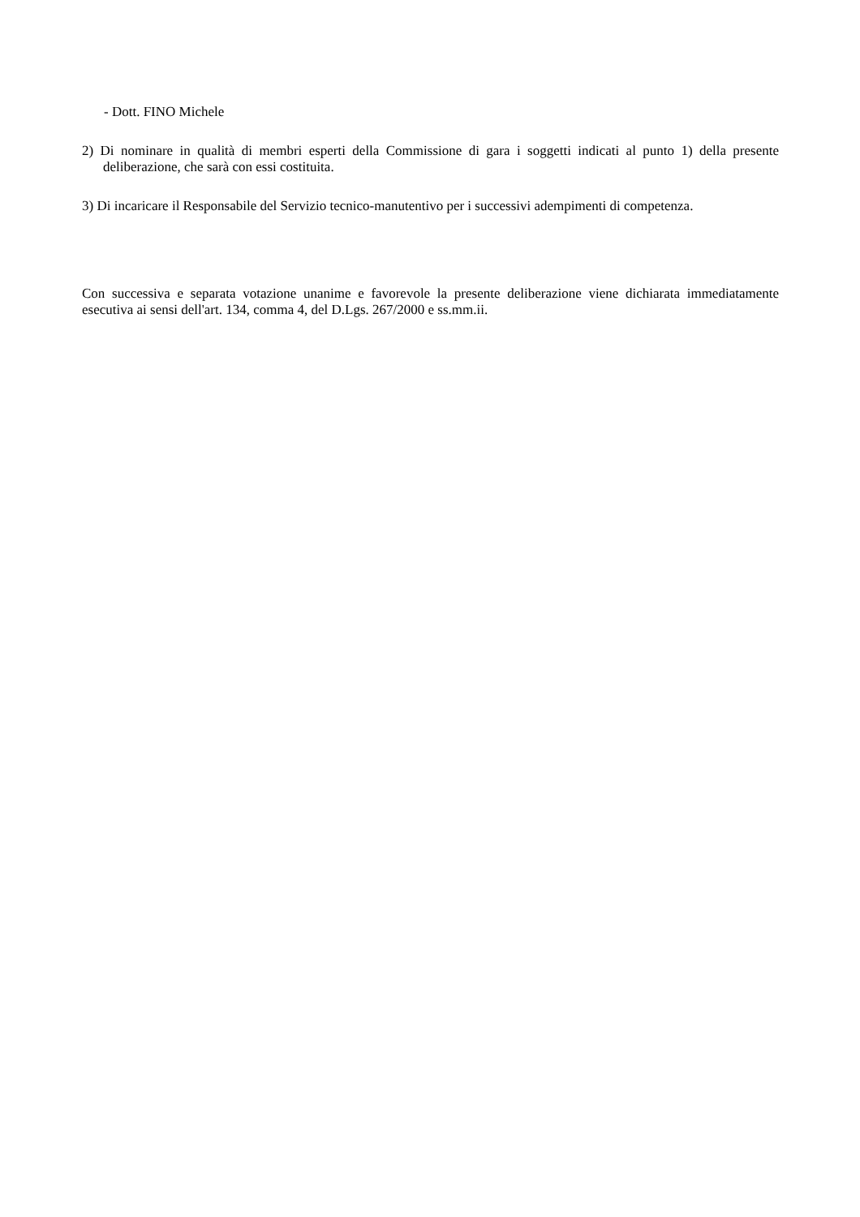- Dott. FINO Michele
2) Di nominare in qualità di membri esperti della Commissione di gara i soggetti indicati al punto 1) della presente deliberazione, che sarà con essi costituita.
3) Di incaricare il Responsabile del Servizio tecnico-manutentivo per i successivi adempimenti di competenza.
Con successiva e separata votazione unanime e favorevole la presente deliberazione viene dichiarata immediatamente esecutiva ai sensi dell'art. 134, comma 4, del D.Lgs. 267/2000 e ss.mm.ii.